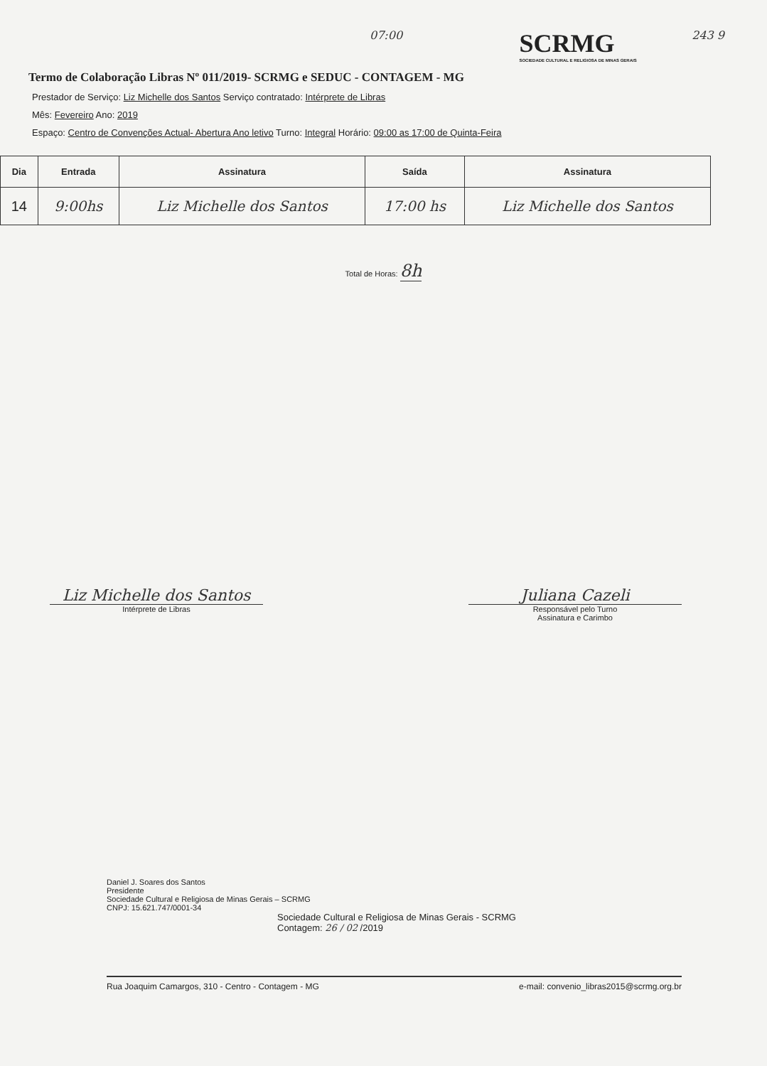07:00
Termo de Colaboração Libras Nº 011/2019- SCRMG e SEDUC - CONTAGEM - MG
SCRMG
SOCIEDADE CULTURAL E RELIGIOSA DE MINAS GERAIS
243 9
Prestador de Serviço: Liz Michelle dos Santos Serviço contratado: Intérprete de Libras
Mês: Fevereiro Ano: 2019
Espaço: Centro de Convenções Actual- Abertura Ano letivo Turno: Integral Horário: 09:00 as 17:00 de Quinta-Feira
| Dia | Entrada | Assinatura | Saída | Assinatura |
| --- | --- | --- | --- | --- |
| 14 | 9:00hs | Liz Michelle dos Santos | 17:00 hs | Liz Michelle dos Santos |
Total de Horas: 8h
Liz Michelle dos Santos
Intérprete de Libras
Juliana Cazeli
Responsável pelo Turno
Assinatura e Carimbo
Daniel J. Soares dos Santos
Presidente
Sociedade Cultural e Religiosa de Minas Gerais – SCRMG
CNPJ: 15.621.747/0001-34
Sociedade Cultural e Religiosa de Minas Gerais - SCRMG
Contagem: 26 / 02 /2019
Rua Joaquim Camargos, 310 - Centro - Contagem - MG e-mail: convenio_libras2015@scrmg.org.br